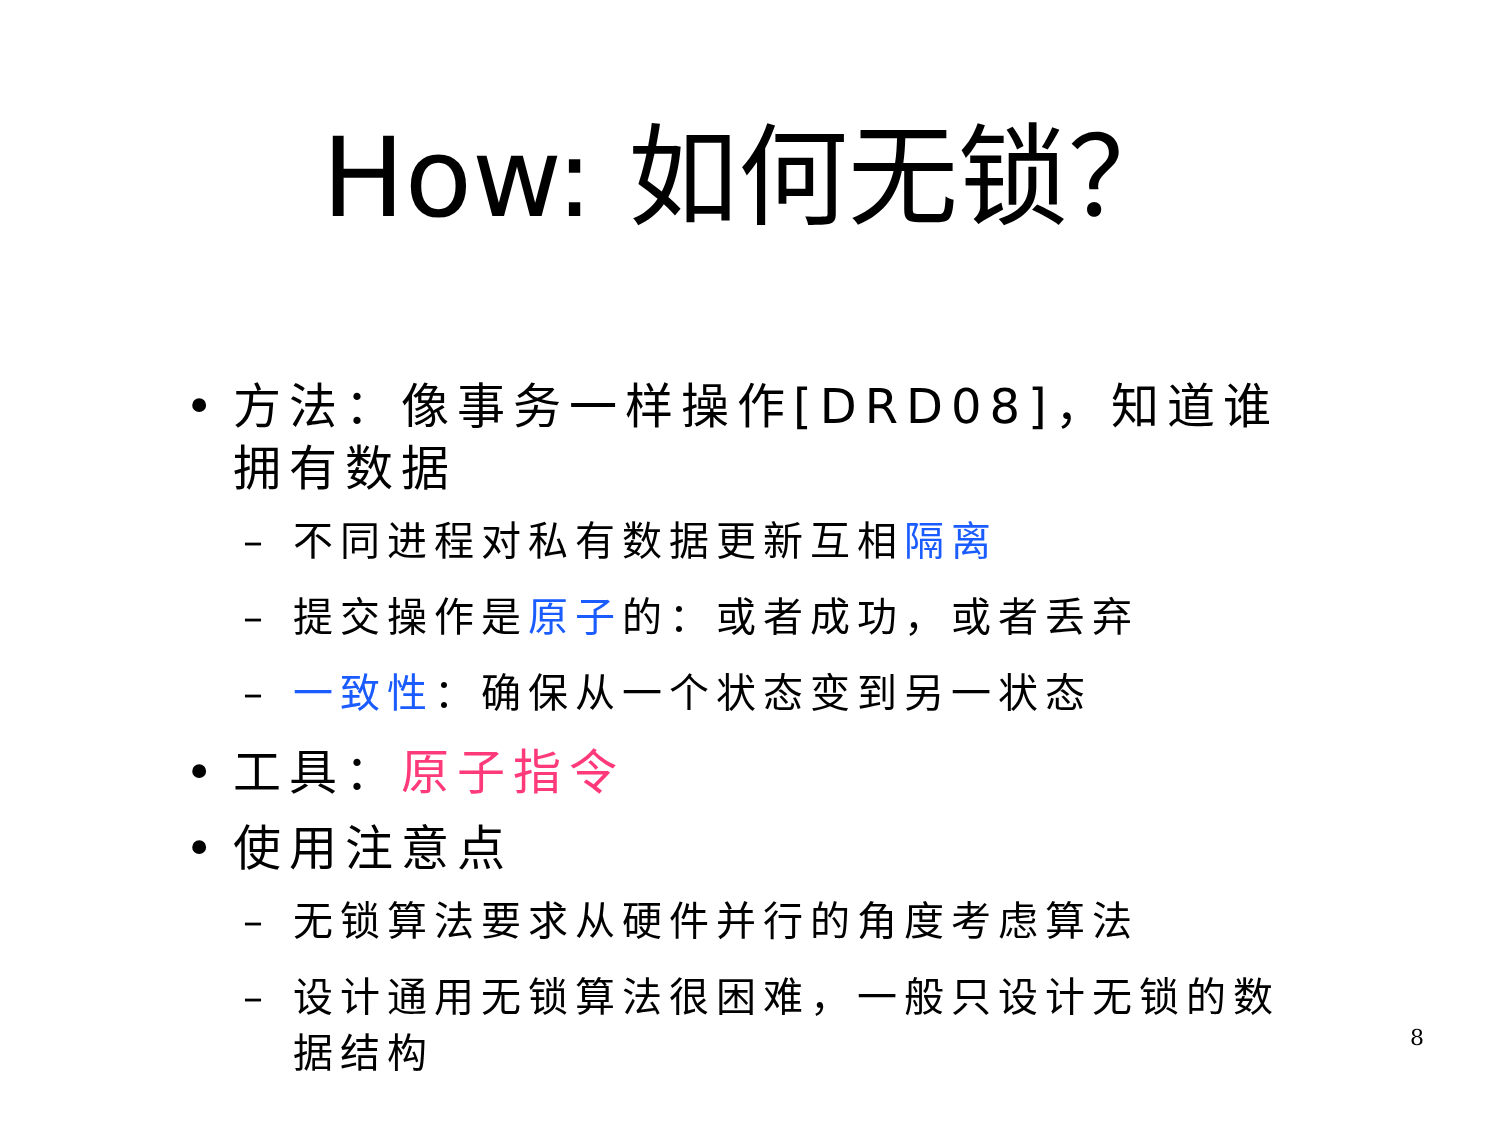How: 如何无锁？
• 方法：像事务一样操作[DRD08]，知道谁拥有数据
– 不同进程对私有数据更新互相隔离
– 提交操作是原子的：或者成功，或者丢弃
– 一致性：确保从一个状态变到另一状态
• 工具：原子指令
• 使用注意点
– 无锁算法要求从硬件并行的角度考虑算法
– 设计通用无锁算法很困难，一般只设计无锁的数据结构
8